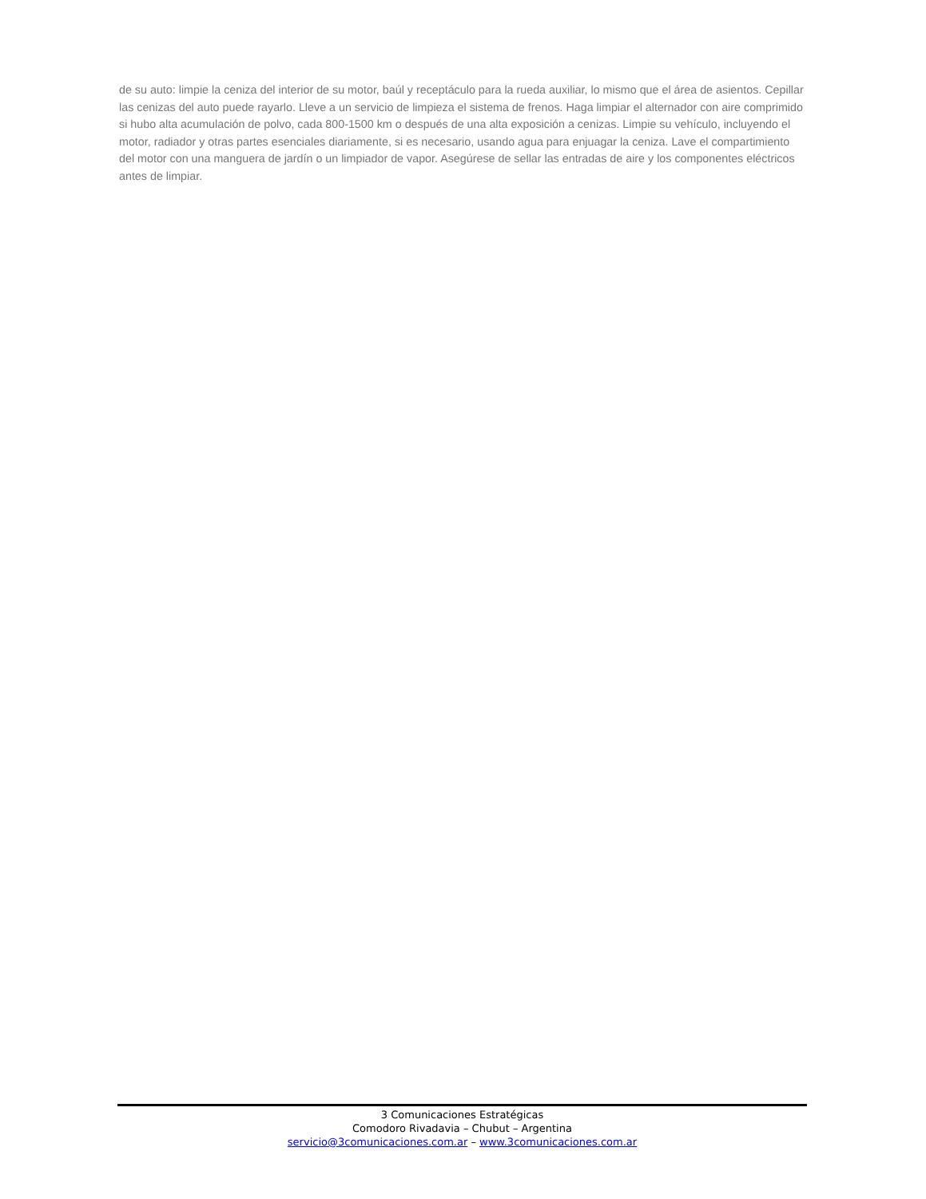de su auto: limpie la ceniza del interior de su motor, baúl y receptáculo para la rueda auxiliar, lo mismo que el área de asientos. Cepillar las cenizas del auto puede rayarlo. Lleve a un servicio de limpieza el sistema de frenos. Haga limpiar el alternador con aire comprimido si hubo alta acumulación de polvo, cada 800-1500 km o después de una alta exposición a cenizas. Limpie su vehículo, incluyendo el motor, radiador y otras partes esenciales diariamente, si es necesario, usando agua para enjuagar la ceniza. Lave el compartimiento del motor con una manguera de jardín o un limpiador de vapor. Asegúrese de sellar las entradas de aire y los componentes eléctricos antes de limpiar.
3 Comunicaciones Estratégicas
Comodoro Rivadavia – Chubut – Argentina
servicio@3comunicaciones.com.ar – www.3comunicaciones.com.ar